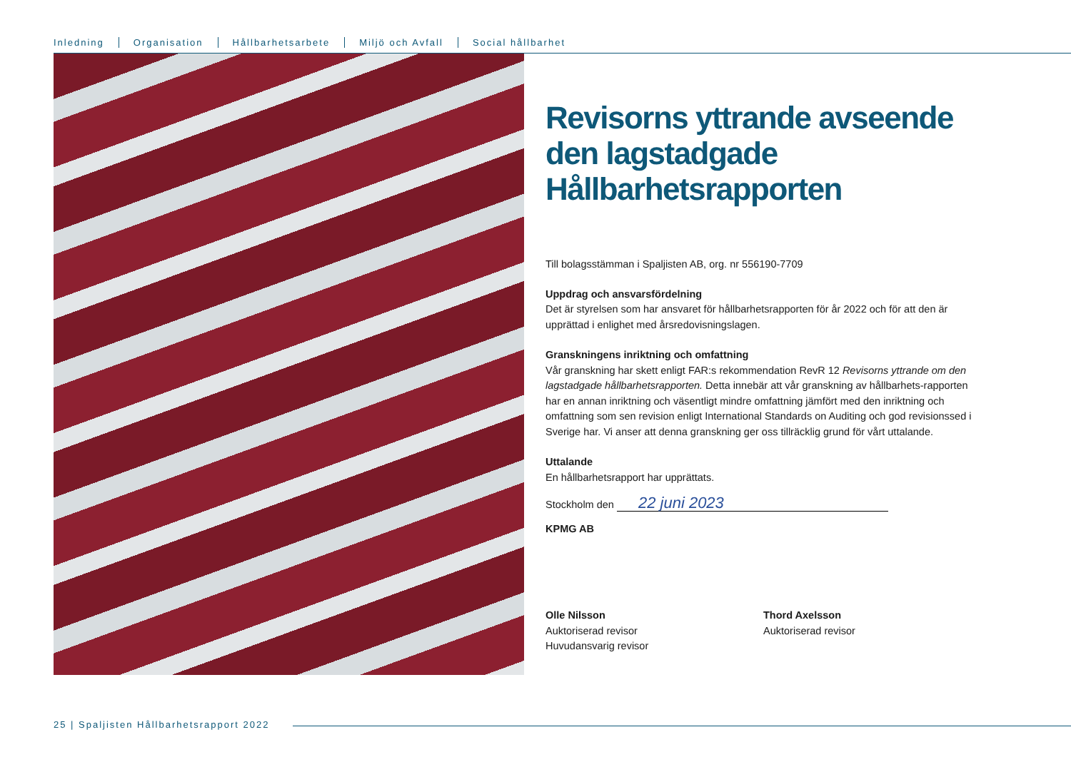Inledning Organisation Hållbarhetsarbete Miljö och Avfall Social hållbarhet
Revisorns yttrande avseende den lagstadgade Hållbarhetsrapporten
Till bolagsstämman i Spaljisten AB, org. nr 556190-7709
Uppdrag och ansvarsfördelning
Det är styrelsen som har ansvaret för hållbarhetsrapporten för år 2022 och för att den är upprättad i enlighet med årsredovisningslagen.
Granskningens inriktning och omfattning
Vår granskning har skett enligt FAR:s rekommendation RevR 12 Revisorns yttrande om den lagstadgade hållbarhetsrapporten. Detta innebär att vår granskning av hållbarhets-rapporten har en annan inriktning och väsentligt mindre omfattning jämfört med den inriktning och omfattning som sen revision enligt International Standards on Auditing och god revisionssed i Sverige har. Vi anser att denna granskning ger oss tillräcklig grund för vårt uttalande.
Uttalande
En hållbarhetsrapport har upprättats.
Stockholm den 22 juni 2023
KPMG AB
Olle Nilsson
Auktoriserad revisor
Huvudansvarig revisor
Thord Axelsson
Auktoriserad revisor
25 | Spaljisten Hållbarhetsrapport 2022